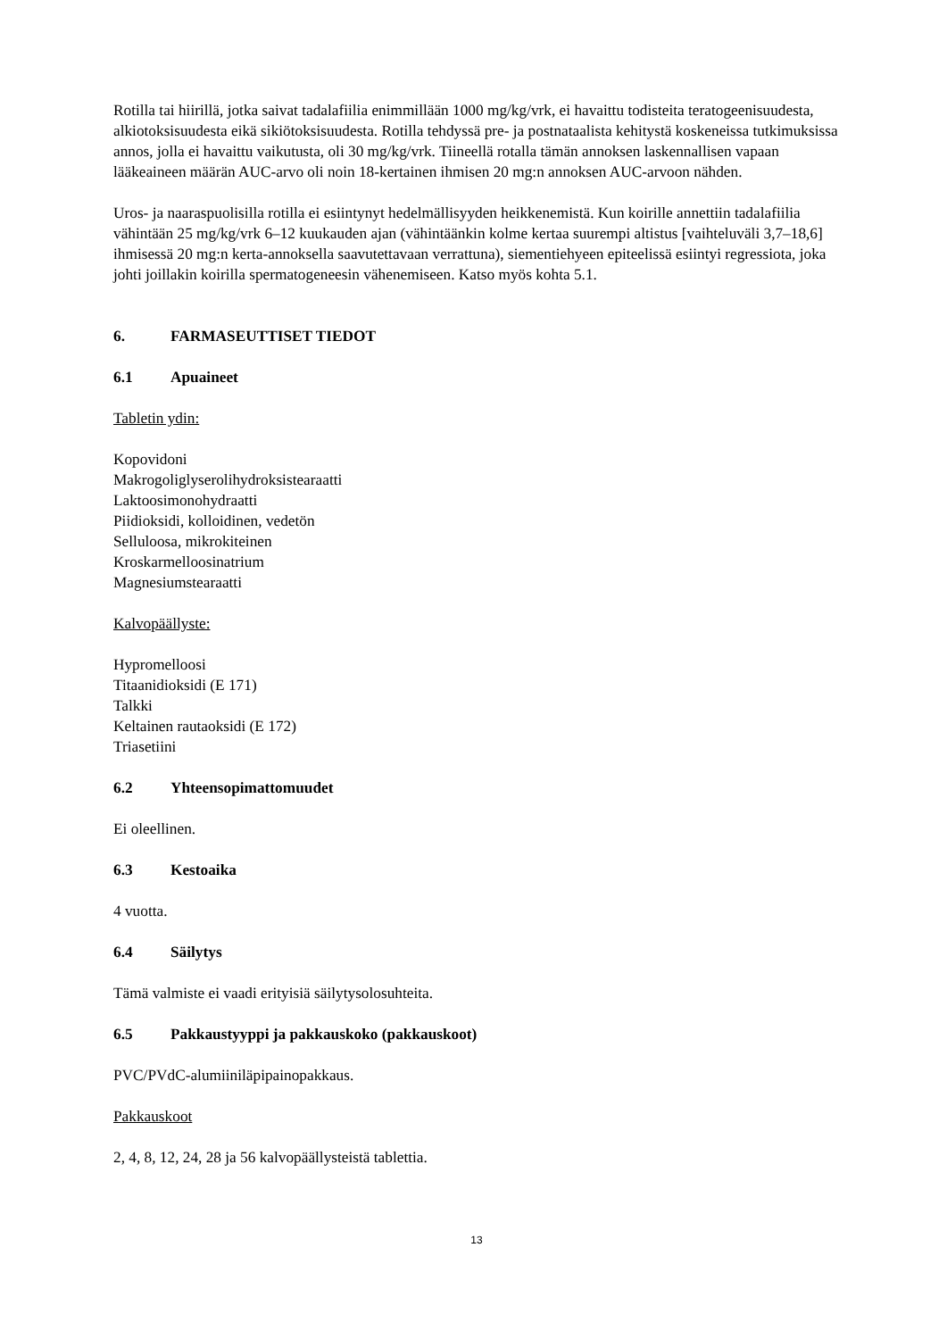Rotilla tai hiirillä, jotka saivat tadalafiilia enimmillään 1000 mg/kg/vrk, ei havaittu todisteita teratogeenisuudesta, alkiotoksisuudesta eikä sikiötoksisuudesta. Rotilla tehdyssä pre- ja postnataalista kehitystä koskeneissa tutkimuksissa annos, jolla ei havaittu vaikutusta, oli 30 mg/kg/vrk. Tiineellä rotalla tämän annoksen laskennallisen vapaan lääkeaineen määrän AUC-arvo oli noin 18-kertainen ihmisen 20 mg:n annoksen AUC-arvoon nähden.
Uros- ja naaraspuolisilla rotilla ei esiintynyt hedelmällisyyden heikkenemistä. Kun koirille annettiin tadalafiilia vähintään 25 mg/kg/vrk 6–12 kuukauden ajan (vähintäänkin kolme kertaa suurempi altistus [vaihteluväli 3,7–18,6] ihmisessä 20 mg:n kerta-annoksella saavutettavaan verrattuna), siementiehyeen epiteelissä esiintyi regressiota, joka johti joillakin koirilla spermatogeneesin vähenemiseen. Katso myös kohta 5.1.
6. FARMASEUTTISET TIEDOT
6.1 Apuaineet
Tabletin ydin:
Kopovidoni
Makrogoliglyserolihydroksistearaatti
Laktoosimonohydraatti
Piidioksidi, kolloidinen, vedetön
Selluloosa, mikrokiteinen
Kroskarmelloosinatrium
Magnesiumstearaatti
Kalvopäällyste:
Hypromelloosi
Titaanidioksidi (E 171)
Talkki
Keltainen rautaoksidi (E 172)
Triasetiini
6.2 Yhteensopimattomuudet
Ei oleellinen.
6.3 Kestoaika
4 vuotta.
6.4 Säilytys
Tämä valmiste ei vaadi erityisiä säilytysolosuhteita.
6.5 Pakkaustyyppi ja pakkauskoko (pakkauskoot)
PVC/PVdC-alumiiniläpipainopakkaus.
Pakkauskoot
2, 4, 8, 12, 24, 28 ja 56 kalvopäällysteistä tablettia.
13